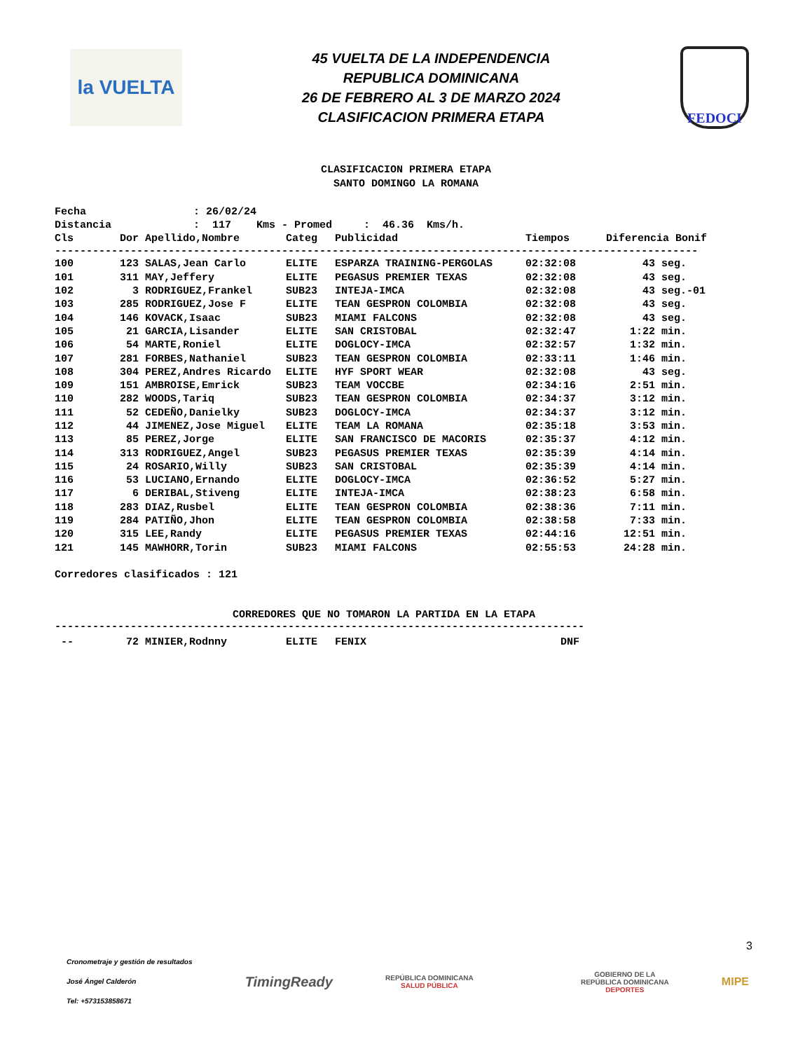la VUELTA
45 VUELTA DE LA INDEPENDENCIA
REPUBLICA DOMINICANA
26 DE FEBRERO AL 3 DE MARZO 2024
CLASIFICACION PRIMERA ETAPA
FEDOCI
CLASIFICACION PRIMERA ETAPA
SANTO DOMINGO LA ROMANA
Fecha : 26/02/24 Distancia : 117 Kms - Promed : 46.36 Kms/h.
| Cls | Dor | Apellido,Nombre | Categ | Publicidad | Tiempos | Diferencia | Bonif |
| --- | --- | --- | --- | --- | --- | --- | --- |
------------------------------------------------------------------------------------------------------
| 100 | 123 | SALAS,Jean Carlo | ELITE | ESPARZA TRAINING-PERGOLAS | 02:32:08 | 43 | seg. |
| 101 | 311 | MAY,Jeffery | ELITE | PEGASUS PREMIER TEXAS | 02:32:08 | 43 | seg. |
| 102 | 3 | RODRIGUEZ,Frankel | SUB23 | INTEJA-IMCA | 02:32:08 | 43 | seg.-01 |
| 103 | 285 | RODRIGUEZ,Jose F | ELITE | TEAN GESPRON COLOMBIA | 02:32:08 | 43 | seg. |
| 104 | 146 | KOVACK,Isaac | SUB23 | MIAMI FALCONS | 02:32:08 | 43 | seg. |
| 105 | 21 | GARCIA,Lisander | ELITE | SAN CRISTOBAL | 02:32:47 | 1:22 | min. |
| 106 | 54 | MARTE,Roniel | ELITE | DOGLOCY-IMCA | 02:32:57 | 1:32 | min. |
| 107 | 281 | FORBES,Nathaniel | SUB23 | TEAN GESPRON COLOMBIA | 02:33:11 | 1:46 | min. |
| 108 | 304 | PEREZ,Andres Ricardo | ELITE | HYF SPORT WEAR | 02:32:08 | 43 | seg. |
| 109 | 151 | AMBROISE,Emrick | SUB23 | TEAM VOCCBE | 02:34:16 | 2:51 | min. |
| 110 | 282 | WOODS,Tariq | SUB23 | TEAN GESPRON COLOMBIA | 02:34:37 | 3:12 | min. |
| 111 | 52 | CEDEÑO,Danielky | SUB23 | DOGLOCY-IMCA | 02:34:37 | 3:12 | min. |
| 112 | 44 | JIMENEZ,Jose Miguel | ELITE | TEAM LA ROMANA | 02:35:18 | 3:53 | min. |
| 113 | 85 | PEREZ,Jorge | ELITE | SAN FRANCISCO DE MACORIS | 02:35:37 | 4:12 | min. |
| 114 | 313 | RODRIGUEZ,Angel | SUB23 | PEGASUS PREMIER TEXAS | 02:35:39 | 4:14 | min. |
| 115 | 24 | ROSARIO,Willy | SUB23 | SAN CRISTOBAL | 02:35:39 | 4:14 | min. |
| 116 | 53 | LUCIANO,Ernando | ELITE | DOGLOCY-IMCA | 02:36:52 | 5:27 | min. |
| 117 | 6 | DERIBAL,Stiveng | ELITE | INTEJA-IMCA | 02:38:23 | 6:58 | min. |
| 118 | 283 | DIAZ,Rusbel | ELITE | TEAN GESPRON COLOMBIA | 02:38:36 | 7:11 | min. |
| 119 | 284 | PATIÑO,Jhon | ELITE | TEAN GESPRON COLOMBIA | 02:38:58 | 7:33 | min. |
| 120 | 315 | LEE,Randy | ELITE | PEGASUS PREMIER TEXAS | 02:44:16 | 12:51 | min. |
| 121 | 145 | MAWHORR,Torin | SUB23 | MIAMI FALCONS | 02:55:53 | 24:28 | min. |
Corredores clasificados : 121
CORREDORES QUE NO TOMARON LA PARTIDA EN LA ETAPA
------------------------------------------------------------------------------------
| -- | 72 | MINIER,Rodnny | ELITE | FENIX | DNF |
3
Cronometraje y gestión de resultados
José Ángel Calderón
Tel: +573153858671
TimingReady
REPÚBLICA DOMINICANA
SALUD PÚBLICA
GOBIERNO DE LA
REPÚBLICA DOMINICANA
DEPORTES
MIPE